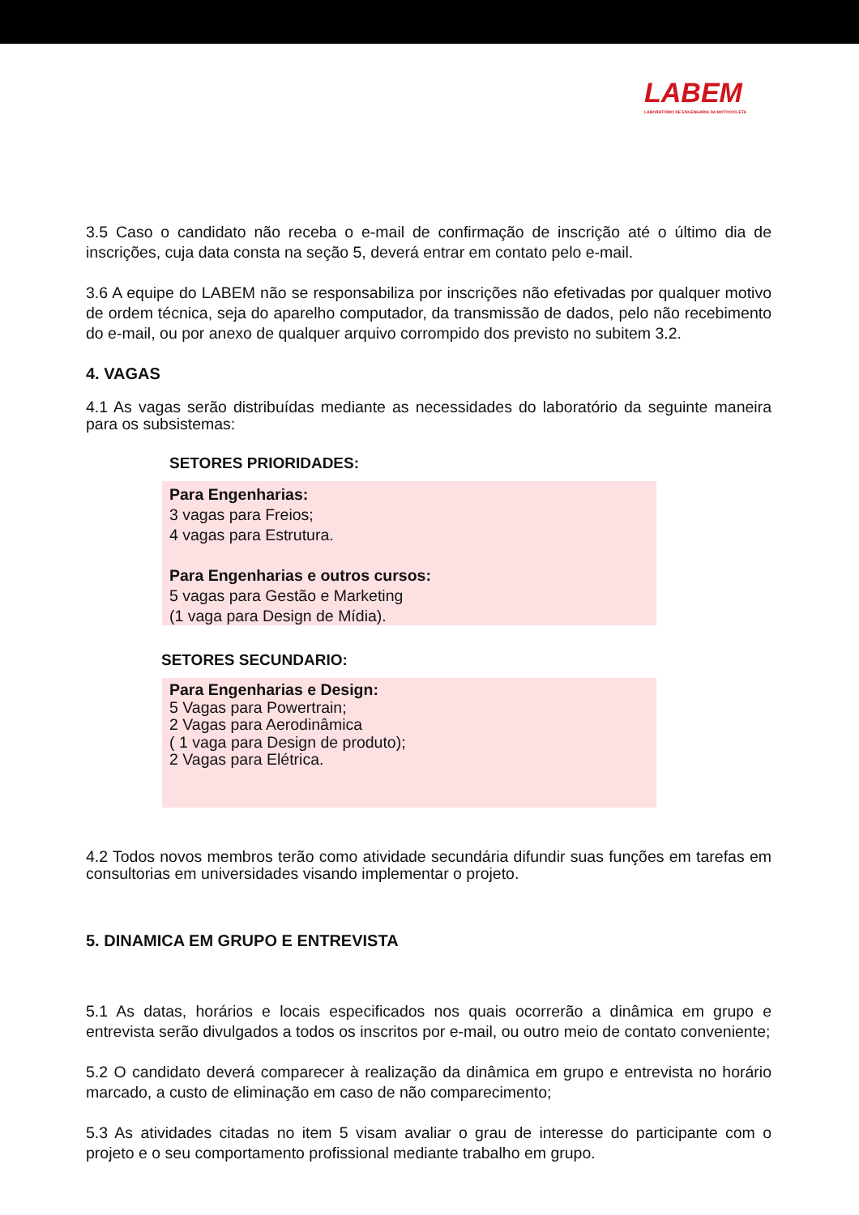LABEM
LABORATÓRIO DE ENGENHARIA DA MOTOCICLETA
3.5 Caso o candidato não receba o e-mail de confirmação de inscrição até o último dia de inscrições, cuja data consta na seção 5, deverá entrar em contato pelo e-mail.
3.6 A equipe do LABEM não se responsabiliza por inscrições não efetivadas por qualquer motivo de ordem técnica, seja do aparelho computador, da transmissão de dados, pelo não recebimento do e-mail, ou por anexo de qualquer arquivo corrompido dos previsto no subitem 3.2.
4. VAGAS
4.1 As vagas serão distribuídas mediante as necessidades do laboratório da seguinte maneira para os subsistemas:
SETORES PRIORIDADES:
Para Engenharias:
3 vagas para Freios;
4 vagas para Estrutura.
Para Engenharias e outros cursos:
5 vagas para Gestão e Marketing
(1 vaga para Design de Mídia).
SETORES SECUNDARIO:
Para Engenharias e Design:
5 Vagas para Powertrain;
2 Vagas para Aerodinâmica
( 1 vaga para Design de produto);
2 Vagas para Elétrica.
4.2 Todos novos membros terão como atividade secundária difundir suas funções em tarefas em consultorias em universidades visando implementar o projeto.
5. DINAMICA EM GRUPO E ENTREVISTA
5.1 As datas, horários e locais especificados nos quais ocorrerão a dinâmica em grupo e entrevista serão divulgados a todos os inscritos por e-mail, ou outro meio de contato conveniente;
5.2 O candidato deverá comparecer à realização da dinâmica em grupo e entrevista no horário marcado, a custo de eliminação em caso de não comparecimento;
5.3 As atividades citadas no item 5 visam avaliar o grau de interesse do participante com o projeto e o seu comportamento profissional mediante trabalho em grupo.